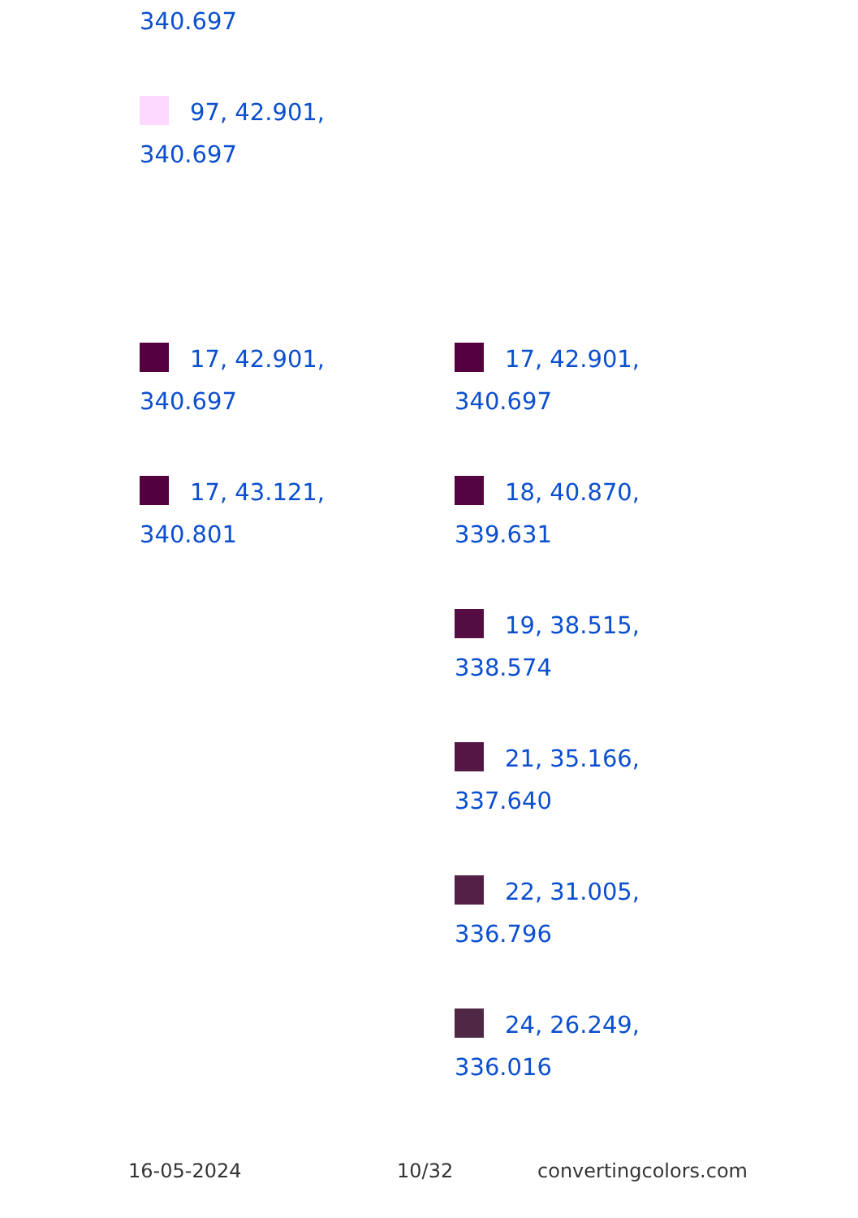340.697
97, 42.901, 340.697
17, 42.901, 340.697
17, 42.901, 340.697
17, 43.121, 340.801
18, 40.870, 339.631
19, 38.515, 338.574
21, 35.166, 337.640
22, 31.005, 336.796
24, 26.249, 336.016
16-05-2024 10/32 convertingcolors.com